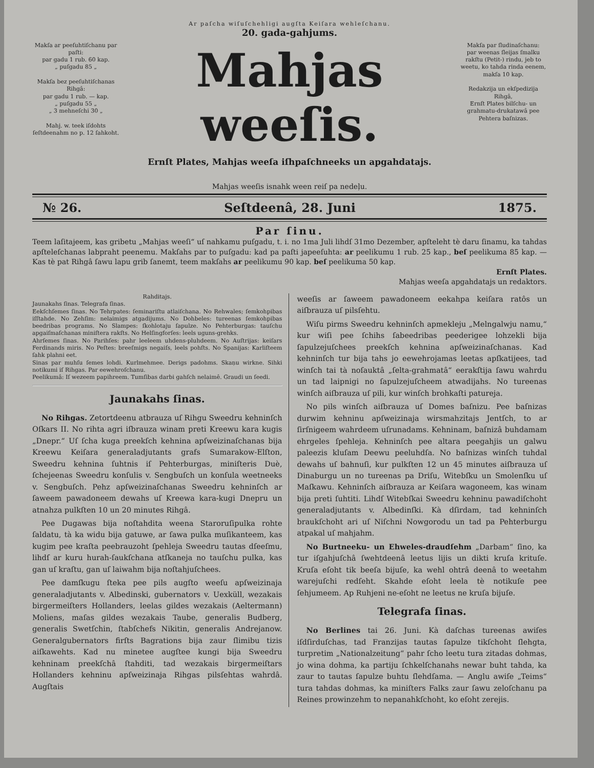Ar paſcha wiſuſchehligi augſta Keiſara wehleſchanu.
Makſa ar peeſuhtiſchanu par paſti:
par gadu 1 rub. 60 kap.
„ puſgadu 85 „
Makſa bez peeſuhtiſchanas Rihgâ:
par gadu 1 rub. — kap.
„ puſgadu 55 „
„ 3 mehneſchi 30 „
Mahj. w. teek iſdohts ſeſtdeenahm no p. 12 ſahkoht.
20. gada-gahjums.
Mahjas weeſis.
Ernſt Plates, Mahjas weeſa iſhpaſchneeks un apgahdatajs.
Mahjas weeſis isnahk ween reiſ pa nedeļu.
Makſa par ſludinaſchanu:
par weenas ſleijas ſmalku rakſtu (Petit-) rindu, jeb to weetu, ko tahda rinda eenem, makſa 10 kap.
Redakzija un ekſpedizija Rihgâ,
Ernſt Plates bilſchu- un grahmatu-drukatawâ pee Pehtera baſnizas.
№ 26. Seſtdeenâ, 28. Juni 1875.
Par ſinu.
Teem laſitajeem, kas gribetu „Mahjas weeſi“ uſ nahkamu puſgadu, t. i. no 1ma Juli lihdſ 31mo Dezember, apſteleht tè daru ſinamu, ka tahdas apſteleſchanas labpraht peenemu. Makſahs par to puſgadu: kad pa paſti japeeſuhta: ar peelikumu 1 rub. 25 kap., beſ peelikuma 85 kap. — Kas tè pat Rihgâ ſawu lapu grib ſanemt, teem makſahs ar peelikumu 90 kap. beſ peelikuma 50 kap.
Ernſt Plates.
Mahjas weeſa apgahdatajs un redaktors.
Rahditajs.
Jaunakahs ſinas. Telegrafa ſinas.
Eekſchſemes ſinas. No Tehrpates: ſeminariſtu atlaiſchana. No Rehwales; ſemkohpibas iſſtahde. No Zehſim: nelaimigs atgadijums. No Dohbeles: tureenas ſemkohpibas beedribas programs. No Slampes: ſkohlotaju ſapulze. No Pehterburgas: tauſchu apgaiſmaſchanas miniſtera rakſts. No Helſingforſes: leels uguns-grehks.
Ahrſemes ſinas. No Parihſes: pahr leeleem uhdens-pluhdeem. No Auſtrijas: keiſars Ferdinands miris. No Peſtes: breeſmigs negaiſs, leels pohſts. No Spanijas: Karliſteem ſahk plahni eet.
Sinas par muhſu ſemes lohdi. Kurlmehmee. Derigs padohms. Skaņu wirkne. Sihki notikumi iſ Rihgas. Par eewehroſchanu.
Peelikumâ: Iſ wezeem papihreem. Tumſibas darbi gahſch nelaimê. Graudi un ſeedi.
Jaunakahs ſinas.
No Rihgas. Zetortdeenu atbrauza uſ Rihgu Sweedru kehninſch Oſkars II. No rihta agri iſbrauza winam preti Kreewu kara kugis „Dnepr.“ Uſ ſcha kuga preekſch kehnina apſweizinaſchanas bija Kreewu Keiſara generaladjutants grafs Sumarakow-Elſton, Sweedru kehnina ſuhtnis iſ Pehterburgas, miniſteris Duè, ſchejeenas Sweedru konſulis v. Sengbuſch un konſula weetneeks v. Sengbuſch. Pehz apſweizinaſchanas Sweedru kehninſch ar ſaweem pawadoneem dewahs uſ Kreewa kara-kugi Dnepru un atnahza pulkſten 10 un 20 minutes Rihgâ.
Pee Dugawas bija noſtahdita weena Staroruſipulka rohte ſaldatu, tà ka widu bija gatuwe, ar ſawa pulka muſikanteem, kas kugim pee kraſta peebrauzoht ſpehleja Sweedru tautas dſeeſmu, lihdſ ar kuru hurah-ſaukſchana atſkaneja no tauſchu pulka, kas gan uſ kraſtu, gan uſ laiwahm bija noſtahjuſchees.
Pee damſkugu ſteka pee pils augſto weeſu apſweizinaja generaladjutants v. Albedinski, gubernators v. Uexküll, wezakais birgermeiſters Hollanders, leelas gildes wezakais (Aeltermann) Moliens, maſas gildes wezakais Taube, generalis Budberg, generalis Swetſchin, ſtabſchefs Nikitin, generalis Andrejanow. Generalgubernators firſts Bagrations bija zaur ſlimibu tizis aiſkawehts. Kad nu minetee augſtee kungi bija Sweedru kehninam preekſchâ ſtahditi, tad wezakais birgermeiſtars Hollanders kehninu apſweizinaja Rihgas pilsſehtas wahrdâ. Augſtais
weeſis ar ſaweem pawadoneem eekahpa keiſara ratôs un aiſbrauza uſ pilsſehtu.
Wiſu pirms Sweedru kehninſch apmekleju „Melngalwju namu,“ kur wiſi pee ſchihs ſabeedribas peederigee lohzekli bija ſapulzejuſchees preekſch kehnina apſweizinaſchanas. Kad kehninſch tur bija tahs jo eewehrojamas leetas apſkatijees, tad winſch tai tà noſauktâ „ſelta-grahmatâ“ eerakſtija ſawu wahrdu un tad laipnigi no ſapulzejuſcheem atwadijahs. No tureenas winſch aiſbrauza uſ pili, kur winſch brohkaſti patureja.
No pils winſch aiſbrauza uſ Domes baſnizu. Pee baſnizas durwim kehninu apſweizinaja wirsmahzitajs Jentſch, to ar ſirſnigeem wahrdeem uſrunadams. Kehninam, baſnizâ buhdamam ehrgeles ſpehleja. Kehninſch pee altara peegahjis un galwu paleezis kluſam Deewu peeluhdſa. No baſnizas winſch tuhdal dewahs uſ bahnuſi, kur pulkſten 12 un 45 minutes aiſbrauza uſ Dinaburgu un no tureenas pa Driſu, Witebſku un Smolenſku uſ Maſkawu. Kehninſch aiſbrauza ar Keiſara wagoneem, kas winam bija preti ſuhtiti. Lihdſ Witebſkai Sweedru kehninu pawadiſchoht generaladjutants v. Albedinſki. Kà dſirdam, tad kehninſch braukſchoht ari uſ Niſchni Nowgorodu un tad pa Pehterburgu atpakal uſ mahjahm.
No Burtneeku- un Ehweles-draudſehm „Darbam“ ſino, ka tur iſgahjuſchâ ſwehtdeenâ leetus lijis un dikti kruſa krituſe. Kruſa eſoht tik beeſa bijuſe, ka wehl ohtrâ deenâ to weetahm warejuſchi redſeht. Skahde eſoht leela tè notikuſe pee ſehjumeem. Ap Ruhjeni ne-eſoht ne leetus ne kruſa bijuſe.
Telegrafa ſinas.
No Berlines tai 26. Juni. Kà daſchas tureenas awiſes iſdſirduſchas, tad Franzijas tautas ſapulze tikſchoht ſlehgta, turpretim „Nationalzeitung“ pahr ſcho leetu tura zitadas dohmas, jo wina dohma, ka partiju ſchkelſchanahs newar buht tahda, ka zaur to tautas ſapulze buhtu ſlehdſama. — Anglu awiſe „Teims“ tura tahdas dohmas, ka miniſters Falks zaur ſawu zeloſchanu pa Reines prowinzehm to nepanahkſchoht, ko eſoht zerejis.